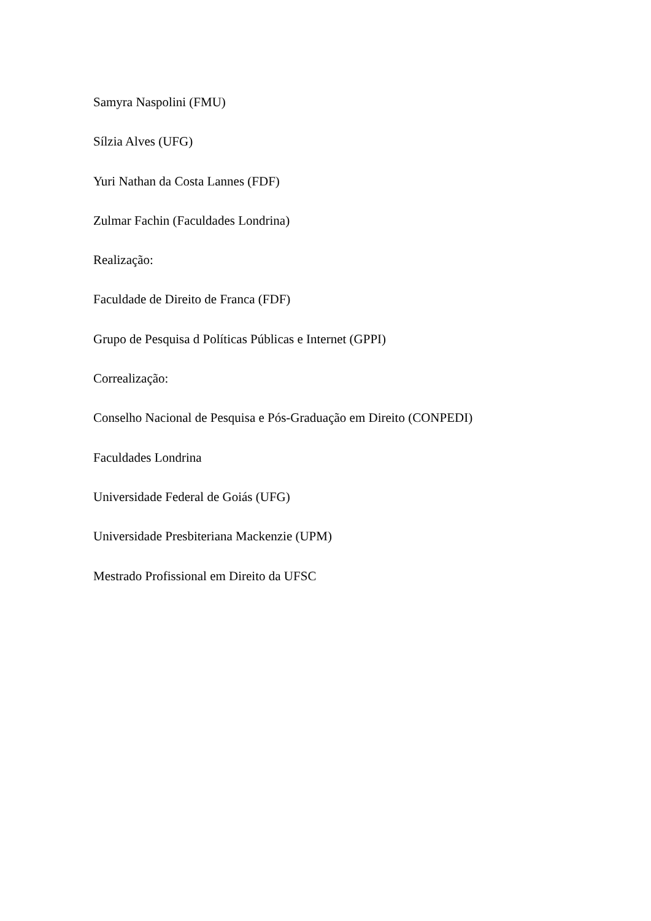Samyra Naspolini (FMU)
Sílzia Alves (UFG)
Yuri Nathan da Costa Lannes (FDF)
Zulmar Fachin (Faculdades Londrina)
Realização:
Faculdade de Direito de Franca (FDF)
Grupo de Pesquisa d Políticas Públicas e Internet (GPPI)
Correalização:
Conselho Nacional de Pesquisa e Pós-Graduação em Direito (CONPEDI)
Faculdades Londrina
Universidade Federal de Goiás (UFG)
Universidade Presbiteriana Mackenzie (UPM)
Mestrado Profissional em Direito da UFSC